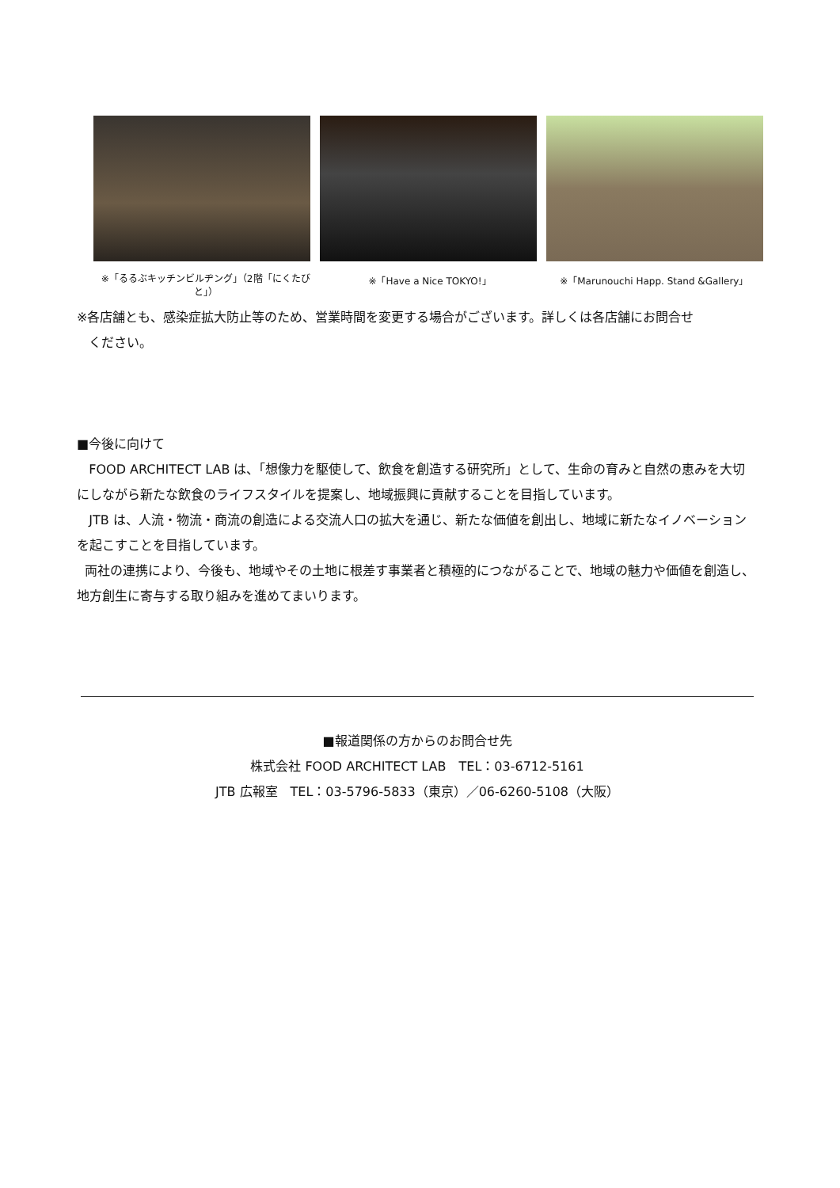※「るるぶキッチンビルヂング」（2階「にくたびと」）
※「Have a Nice TOKYO!」 ※「Marunouchi Happ. Stand &Gallery」
※各店舗とも、感染症拡大防止等のため、営業時間を変更する場合がございます。詳しくは各店舗にお問合せ
ください。
■今後に向けて
FOOD ARCHITECT LAB は、「想像力を駆使して、飲食を創造する研究所」として、生命の育みと自然の恵みを大切にしながら新たな飲食のライフスタイルを提案し、地域振興に貢献することを目指しています。
JTB は、人流・物流・商流の創造による交流人口の拡大を通じ、新たな価値を創出し、地域に新たなイノベーションを起こすことを目指しています。
両社の連携により、今後も、地域やその土地に根差す事業者と積極的につながることで、地域の魅力や価値を創造し、地方創生に寄与する取り組みを進めてまいります。
■報道関係の方からのお問合せ先
株式会社 FOOD ARCHITECT LAB　TEL：03-6712-5161
JTB 広報室　TEL：03-5796-5833（東京）／06-6260-5108（大阪）